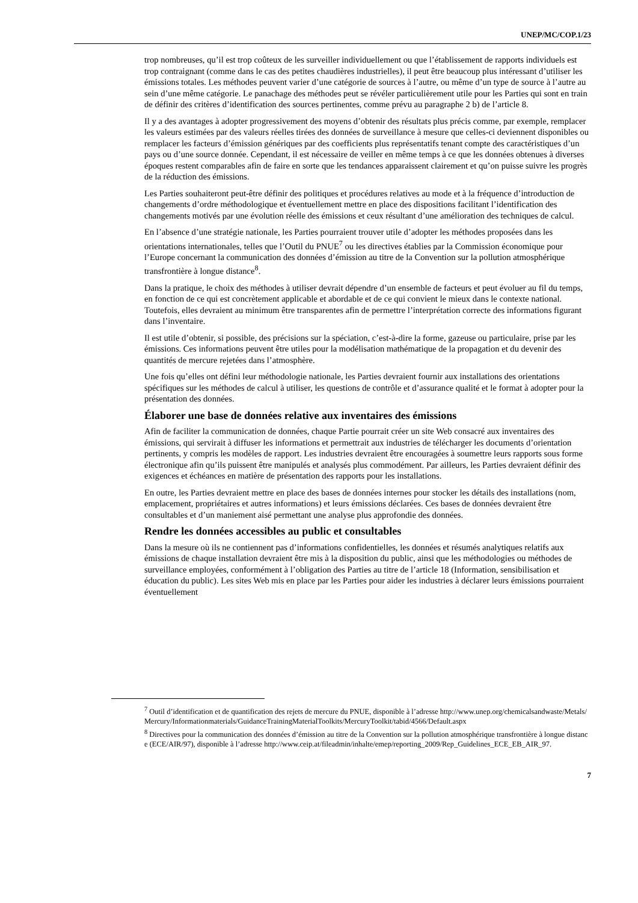UNEP/MC/COP.1/23
trop nombreuses, qu’il est trop coûteux de les surveiller individuellement ou que l’établissement de rapports individuels est trop contraignant (comme dans le cas des petites chaudières industrielles), il peut être beaucoup plus intéressant d’utiliser les émissions totales. Les méthodes peuvent varier d’une catégorie de sources à l’autre, ou même d’un type de source à l’autre au sein d’une même catégorie. Le panachage des méthodes peut se révéler particulièrement utile pour les Parties qui sont en train de définir des critères d’identification des sources pertinentes, comme prévu au paragraphe 2 b) de l’article 8.
Il y a des avantages à adopter progressivement des moyens d’obtenir des résultats plus précis comme, par exemple, remplacer les valeurs estimées par des valeurs réelles tirées des données de surveillance à mesure que celles-ci deviennent disponibles ou remplacer les facteurs d’émission génériques par des coefficients plus représentatifs tenant compte des caractéristiques d’un pays ou d’une source donnée. Cependant, il est nécessaire de veiller en même temps à ce que les données obtenues à diverses époques restent comparables afin de faire en sorte que les tendances apparaissent clairement et qu’on puisse suivre les progrès de la réduction des émissions.
Les Parties souhaiteront peut-être définir des politiques et procédures relatives au mode et à la fréquence d’introduction de changements d’ordre méthodologique et éventuellement mettre en place des dispositions facilitant l’identification des changements motivés par une évolution réelle des émissions et ceux résultant d’une amélioration des techniques de calcul.
En l’absence d’une stratégie nationale, les Parties pourraient trouver utile d’adopter les méthodes proposées dans les orientations internationales, telles que l’Outil du PNUE<sup>7</sup> ou les directives établies par la Commission économique pour l’Europe concernant la communication des données d’émission au titre de la Convention sur la pollution atmosphérique transfrontière à longue distance<sup>8</sup>.
Dans la pratique, le choix des méthodes à utiliser devrait dépendre d’un ensemble de facteurs et peut évoluer au fil du temps, en fonction de ce qui est concrètement applicable et abordable et de ce qui convient le mieux dans le contexte national. Toutefois, elles devraient au minimum être transparentes afin de permettre l’interprétation correcte des informations figurant dans l’inventaire.
Il est utile d’obtenir, si possible, des précisions sur la spéciation, c’est-à-dire la forme, gazeuse ou particulaire, prise par les émissions. Ces informations peuvent être utiles pour la modélisation mathématique de la propagation et du devenir des quantités de mercure rejetées dans l’atmosphère.
Une fois qu’elles ont défini leur méthodologie nationale, les Parties devraient fournir aux installations des orientations spécifiques sur les méthodes de calcul à utiliser, les questions de contrôle et d’assurance qualité et le format à adopter pour la présentation des données.
Élaborer une base de données relative aux inventaires des émissions
Afin de faciliter la communication de données, chaque Partie pourrait créer un site Web consacré aux inventaires des émissions, qui servirait à diffuser les informations et permettrait aux industries de télécharger les documents d’orientation pertinents, y compris les modèles de rapport. Les industries devraient être encouragées à soumettre leurs rapports sous forme électronique afin qu’ils puissent être manipulés et analysés plus commodément. Par ailleurs, les Parties devraient définir des exigences et échéances en matière de présentation des rapports pour les installations.
En outre, les Parties devraient mettre en place des bases de données internes pour stocker les détails des installations (nom, emplacement, propriétaires et autres informations) et leurs émissions déclarées. Ces bases de données devraient être consultables et d’un maniement aisé permettant une analyse plus approfondie des données.
Rendre les données accessibles au public et consultables
Dans la mesure où ils ne contiennent pas d’informations confidentielles, les données et résumés analytiques relatifs aux émissions de chaque installation devraient être mis à la disposition du public, ainsi que les méthodologies ou méthodes de surveillance employées, conformément à l’obligation des Parties au titre de l’article 18 (Information, sensibilisation et éducation du public). Les sites Web mis en place par les Parties pour aider les industries à déclarer leurs émissions pourraient éventuellement
<sup>7</sup> Outil d’identification et de quantification des rejets de mercure du PNUE, disponible à l’adresse http://www.unep.org/chemicalsandwaste/Metals/Mercury/Informationmaterials/GuidanceTrainingMaterialToolkits/MercuryToolkit/tabid/4566/Default.aspx
<sup>8</sup> Directives pour la communication des données d’émission au titre de la Convention sur la pollution atmosphérique transfrontière à longue distance (ECE/AIR/97), disponible à l’adresse http://www.ceip.at/fileadmin/inhalte/emep/reporting_2009/Rep_Guidelines_ECE_EB_AIR_97.
7